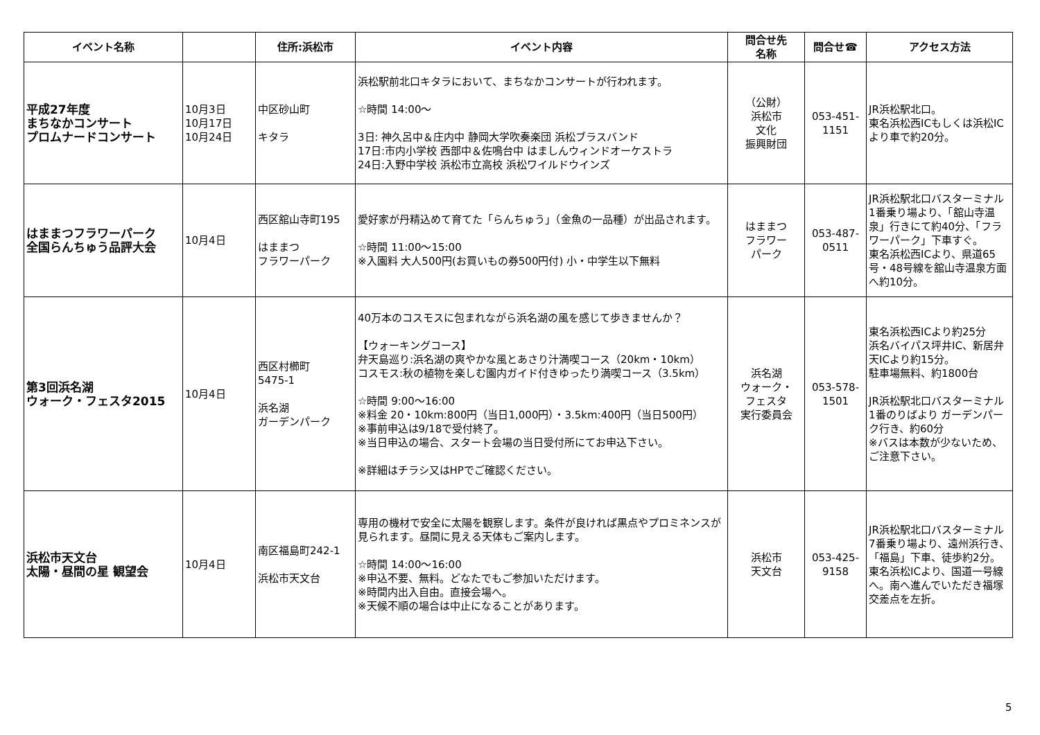| イベント名称 | | 住所:浜松市 | イベント内容 | 問合せ先 名称 | 問合せ☎ | アクセス方法 |
| --- | --- | --- | --- | --- | --- | --- |
| 平成27年度 まちなかコンサート プロムナードコンサート | 10月3日 10月17日 10月24日 | 中区砂山町 キタラ | 浜松駅前北口キタラにおいて、まちなかコンサートが行われます。 ☆時間 14:00～ 3日: 神久呂中＆庄内中 静岡大学吹奏楽団 浜松ブラスバンド 17日:市内小学校 西部中＆佐鳴台中 はましんウィンドオーケストラ 24日:入野中学校 浜松市立高校 浜松ワイルドウインズ | （公財） 浜松市 文化 振興財団 | 053-451- 1151 | JR浜松駅北口。 東名浜松西ICもしくは浜松ICより車で約20分。 |
| はままつフラワーパーク 全国らんちゅう品評大会 | 10月4日 | 西区舘山寺町195 はままつ フラワーパーク | 愛好家が丹精込めて育てた「らんちゅう」（金魚の一品種）が出品されます。 ☆時間 11:00～15:00 ※入園料 大人500円(お買いもの券500円付) 小・中学生以下無料 | はままつ フラワー パーク | 053-487- 0511 | JR浜松駅北口バスターミナル1番乗り場より、「舘山寺温泉」行きにて約40分、「フラワーパーク」下車すぐ。 東名浜松西ICより、県道65号・48号線を舘山寺温泉方面へ約10分。 |
| 第3回浜名湖 ウォーク・フェスタ2015 | 10月4日 | 西区村櫛町 5475-1 浜名湖 ガーデンパーク | 40万本のコスモスに包まれながら浜名湖の風を感じて歩きませんか？ 【ウォーキングコース】 弁天島巡り:浜名湖の爽やかな風とあさり汁満喫コース（20km・10km） コスモス:秋の植物を楽しむ園内ガイド付きゆったり満喫コース（3.5km） ☆時間 9:00～16:00 ※料金 20・10km:800円（当日1,000円）・3.5km:400円（当日500円） ※事前申込は9/18で受付終了。 ※当日申込の場合、スタート会場の当日受付所にてお申込下さい。 ※詳細はチラシ又はHPでご確認ください。 | 浜名湖 ウォーク・ フェスタ 実行委員会 | 053-578- 1501 | 東名浜松西ICより約25分 浜名バイパス坪井IC、新居弁天ICより約15分。 駐車場無料、約1800台 JR浜松駅北口バスターミナル1番のりばより ガーデンパーク行き、約60分 ※バスは本数が少ないため、ご注意下さい。 |
| 浜松市天文台 太陽・昼間の星 観望会 | 10月4日 | 南区福島町242-1 浜松市天文台 | 専用の機材で安全に太陽を観察します。条件が良ければ黒点やプロミネンスが見られます。昼間に見える天体もご案内します。 ☆時間 14:00～16:00 ※申込不要、無料。どなたでもご参加いただけます。 ※時間内出入自由。直接会場へ。 ※天候不順の場合は中止になることがあります。 | 浜松市 天文台 | 053-425- 9158 | JR浜松駅北口バスターミナル7番乗り場より、遠州浜行き、「福島」下車、徒歩約2分。 東名浜松ICより、国道一号線へ。南へ進んでいただき福塚交差点を左折。 |
5